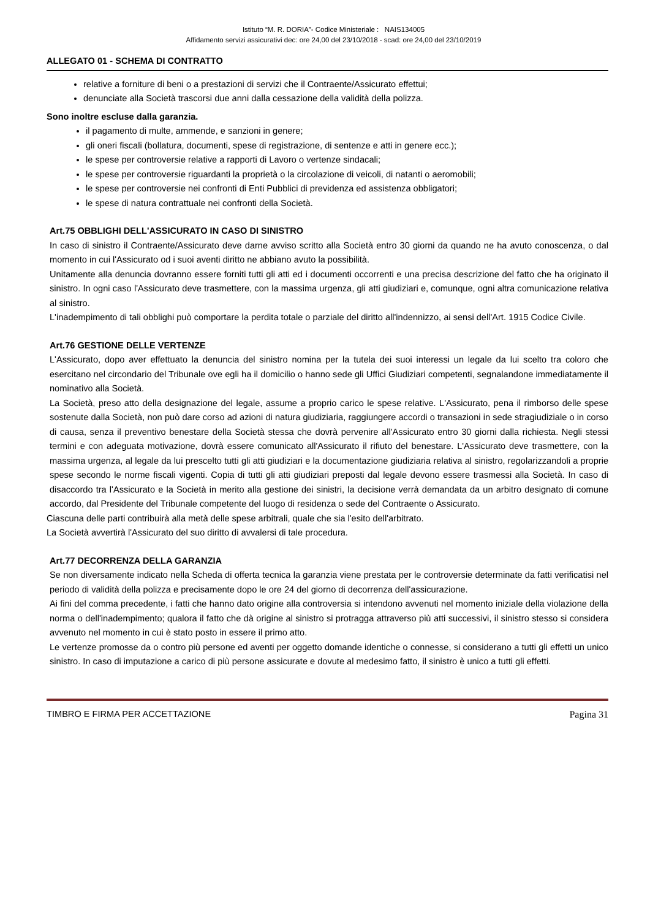Istituto “M. R. DORIA”- Codice Ministeriale : NAIS134005
Affidamento servizi assicurativi dec: ore 24,00 del 23/10/2018 - scad: ore 24,00 del 23/10/2019
ALLEGATO 01 - SCHEMA DI CONTRATTO
relative a forniture di beni o a prestazioni di servizi che il Contraente/Assicurato effettui;
denunciate alla Società trascorsi due anni dalla cessazione della validità della polizza.
Sono inoltre escluse dalla garanzia.
il pagamento di multe, ammende, e sanzioni in genere;
gli oneri fiscali (bollatura, documenti, spese di registrazione, di sentenze e atti in genere ecc.);
le spese per controversie relative a rapporti di Lavoro o vertenze sindacali;
le spese per controversie riguardanti la proprietà o la circolazione di veicoli, di natanti o aeromobili;
le spese per controversie nei confronti di Enti Pubblici di previdenza ed assistenza obbligatori;
le spese di natura contrattuale nei confronti della Società.
Art.75 OBBLIGHI DELL'ASSICURATO IN CASO DI SINISTRO
In caso di sinistro il Contraente/Assicurato deve darne avviso scritto alla Società entro 30 giorni da quando ne ha avuto conoscenza, o dal momento in cui l'Assicurato od i suoi aventi diritto ne abbiano avuto la possibilità.
Unitamente alla denuncia dovranno essere forniti tutti gli atti ed i documenti occorrenti e una precisa descrizione del fatto che ha originato il sinistro. In ogni caso l'Assicurato deve trasmettere, con la massima urgenza, gli atti giudiziari e, comunque, ogni altra comunicazione relativa al sinistro.
L'inadempimento di tali obblighi può comportare la perdita totale o parziale del diritto all'indennizzo, ai sensi dell'Art. 1915 Codice Civile.
Art.76 GESTIONE DELLE VERTENZE
L'Assicurato, dopo aver effettuato la denuncia del sinistro nomina per la tutela dei suoi interessi un legale da lui scelto tra coloro che esercitano nel circondario del Tribunale ove egli ha il domicilio o hanno sede gli Uffici Giudiziari competenti, segnalandone immediatamente il nominativo alla Società.
La Società, preso atto della designazione del legale, assume a proprio carico le spese relative. L'Assicurato, pena il rimborso delle spese sostenute dalla Società, non può dare corso ad azioni di natura giudiziaria, raggiungere accordi o transazioni in sede stragiudiziale o in corso di causa, senza il preventivo benestare della Società stessa che dovrà pervenire all'Assicurato entro 30 giorni dalla richiesta. Negli stessi termini e con adeguata motivazione, dovrà essere comunicato all'Assicurato il rifiuto del benestare. L'Assicurato deve trasmettere, con la massima urgenza, al legale da lui prescelto tutti gli atti giudiziari e la documentazione giudiziaria relativa al sinistro, regolarizzandoli a proprie spese secondo le norme fiscali vigenti. Copia di tutti gli atti giudiziari preposti dal legale devono essere trasmessi alla Società. In caso di disaccordo tra l'Assicurato e la Società in merito alla gestione dei sinistri, la decisione verrà demandata da un arbitro designato di comune accordo, dal Presidente del Tribunale competente del luogo di residenza o sede del Contraente o Assicurato.
Ciascuna delle parti contribuirà alla metà delle spese arbitrali, quale che sia l'esito dell'arbitrato.
La Società avvertirà l'Assicurato del suo diritto di avvalersi di tale procedura.
Art.77 DECORRENZA DELLA GARANZIA
Se non diversamente indicato nella Scheda di offerta tecnica la garanzia viene prestata per le controversie determinate da fatti verificatisi nel periodo di validità della polizza e precisamente dopo le ore 24 del giorno di decorrenza dell'assicurazione.
Ai fini del comma precedente, i fatti che hanno dato origine alla controversia si intendono avvenuti nel momento iniziale della violazione della norma o dell'inadempimento; qualora il fatto che dà origine al sinistro si protragga attraverso più atti successivi, il sinistro stesso si considera avvenuto nel momento in cui è stato posto in essere il primo atto.
Le vertenze promosse da o contro più persone ed aventi per oggetto domande identiche o connesse, si considerano a tutti gli effetti un unico sinistro. In caso di imputazione a carico di più persone assicurate e dovute al medesimo fatto, il sinistro è unico a tutti gli effetti.
TIMBRO E FIRMA PER ACCETTAZIONE Pagina 31